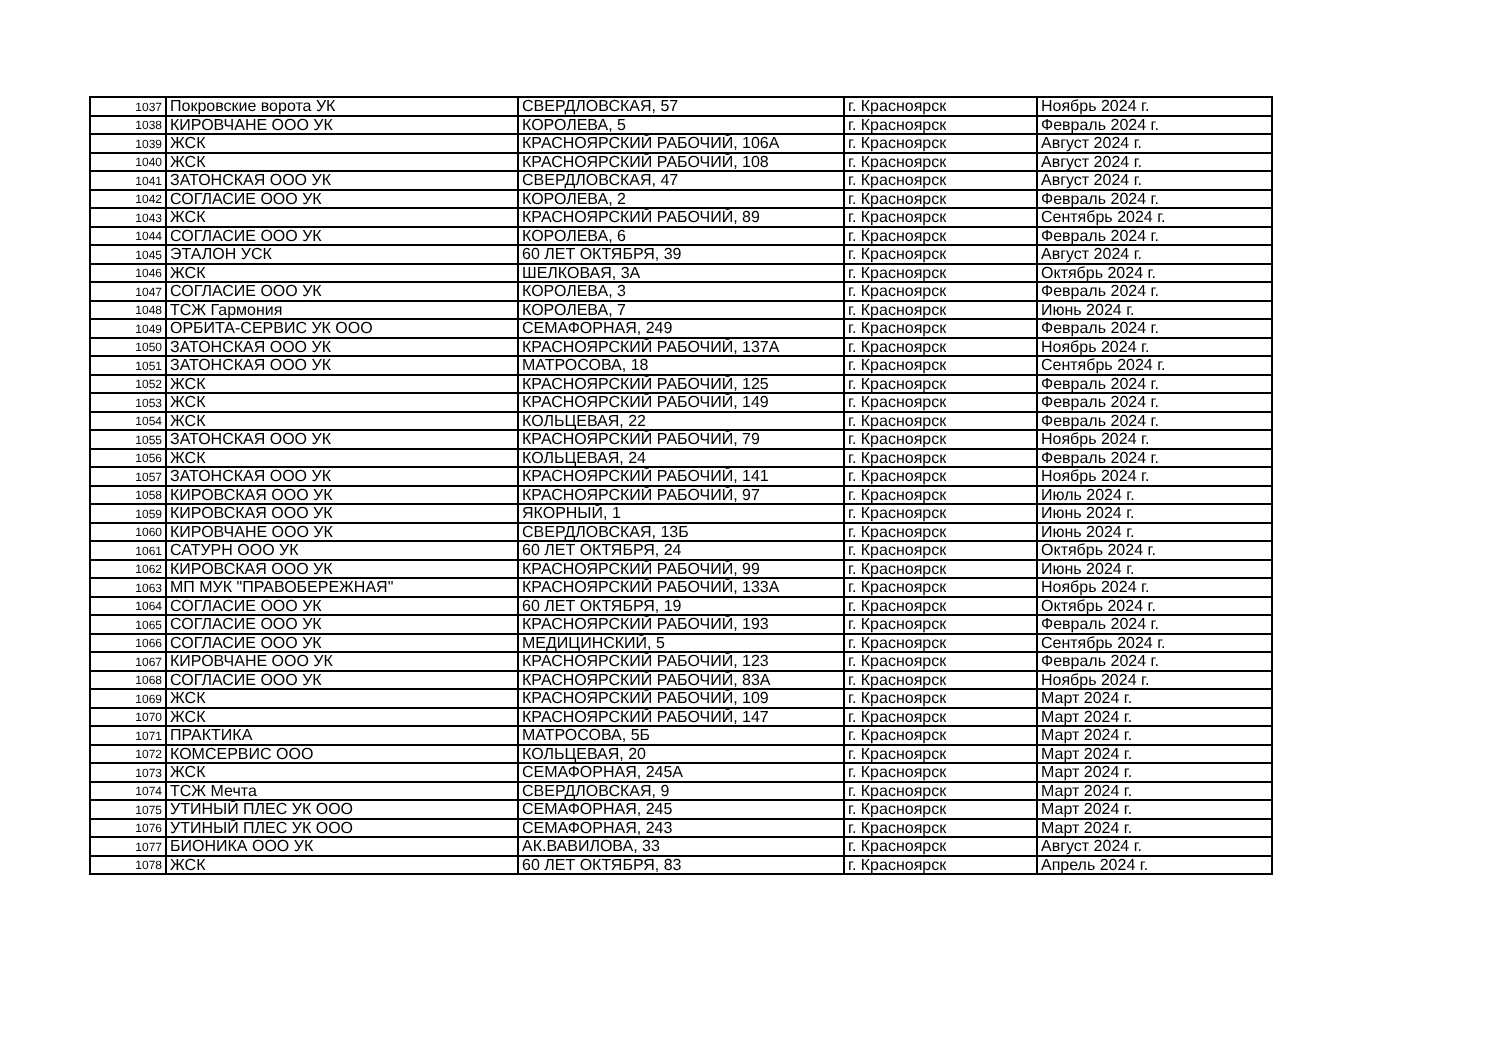| 1037 | Покровские ворота УК | СВЕРДЛОВСКАЯ, 57 | г. Красноярск | Ноябрь 2024 г. |
| 1038 | КИРОВЧАНЕ ООО УК | КОРОЛЕВА, 5 | г. Красноярск | Февраль 2024 г. |
| 1039 | ЖСК | КРАСНОЯРСКИЙ РАБОЧИЙ, 106А | г. Красноярск | Август 2024 г. |
| 1040 | ЖСК | КРАСНОЯРСКИЙ РАБОЧИЙ, 108 | г. Красноярск | Август 2024 г. |
| 1041 | ЗАТОНСКАЯ ООО УК | СВЕРДЛОВСКАЯ, 47 | г. Красноярск | Август 2024 г. |
| 1042 | СОГЛАСИЕ ООО УК | КОРОЛЕВА, 2 | г. Красноярск | Февраль 2024 г. |
| 1043 | ЖСК | КРАСНОЯРСКИЙ РАБОЧИЙ, 89 | г. Красноярск | Сентябрь 2024 г. |
| 1044 | СОГЛАСИЕ ООО УК | КОРОЛЕВА, 6 | г. Красноярск | Февраль 2024 г. |
| 1045 | ЭТАЛОН УСК | 60 ЛЕТ ОКТЯБРЯ, 39 | г. Красноярск | Август 2024 г. |
| 1046 | ЖСК | ШЕЛКОВАЯ, 3А | г. Красноярск | Октябрь 2024 г. |
| 1047 | СОГЛАСИЕ ООО УК | КОРОЛЕВА, 3 | г. Красноярск | Февраль 2024 г. |
| 1048 | ТСЖ Гармония | КОРОЛЕВА, 7 | г. Красноярск | Июнь 2024 г. |
| 1049 | ОРБИТА-СЕРВИС УК ООО | СЕМАФОРНАЯ, 249 | г. Красноярск | Февраль 2024 г. |
| 1050 | ЗАТОНСКАЯ ООО УК | КРАСНОЯРСКИЙ РАБОЧИЙ, 137А | г. Красноярск | Ноябрь 2024 г. |
| 1051 | ЗАТОНСКАЯ ООО УК | МАТРОСОВА, 18 | г. Красноярск | Сентябрь 2024 г. |
| 1052 | ЖСК | КРАСНОЯРСКИЙ РАБОЧИЙ, 125 | г. Красноярск | Февраль 2024 г. |
| 1053 | ЖСК | КРАСНОЯРСКИЙ РАБОЧИЙ, 149 | г. Красноярск | Февраль 2024 г. |
| 1054 | ЖСК | КОЛЬЦЕВАЯ, 22 | г. Красноярск | Февраль 2024 г. |
| 1055 | ЗАТОНСКАЯ ООО УК | КРАСНОЯРСКИЙ РАБОЧИЙ, 79 | г. Красноярск | Ноябрь 2024 г. |
| 1056 | ЖСК | КОЛЬЦЕВАЯ, 24 | г. Красноярск | Февраль 2024 г. |
| 1057 | ЗАТОНСКАЯ ООО УК | КРАСНОЯРСКИЙ РАБОЧИЙ, 141 | г. Красноярск | Ноябрь 2024 г. |
| 1058 | КИРОВСКАЯ ООО УК | КРАСНОЯРСКИЙ РАБОЧИЙ, 97 | г. Красноярск | Июль 2024 г. |
| 1059 | КИРОВСКАЯ ООО УК | ЯКОРНЫЙ, 1 | г. Красноярск | Июнь 2024 г. |
| 1060 | КИРОВЧАНЕ ООО УК | СВЕРДЛОВСКАЯ, 13Б | г. Красноярск | Июнь 2024 г. |
| 1061 | САТУРН ООО УК | 60 ЛЕТ ОКТЯБРЯ, 24 | г. Красноярск | Октябрь 2024 г. |
| 1062 | КИРОВСКАЯ ООО УК | КРАСНОЯРСКИЙ РАБОЧИЙ, 99 | г. Красноярск | Июнь 2024 г. |
| 1063 | МП МУК "ПРАВОБЕРЕЖНАЯ" | КРАСНОЯРСКИЙ РАБОЧИЙ, 133А | г. Красноярск | Ноябрь 2024 г. |
| 1064 | СОГЛАСИЕ ООО УК | 60 ЛЕТ ОКТЯБРЯ, 19 | г. Красноярск | Октябрь 2024 г. |
| 1065 | СОГЛАСИЕ ООО УК | КРАСНОЯРСКИЙ РАБОЧИЙ, 193 | г. Красноярск | Февраль 2024 г. |
| 1066 | СОГЛАСИЕ ООО УК | МЕДИЦИНСКИЙ, 5 | г. Красноярск | Сентябрь 2024 г. |
| 1067 | КИРОВЧАНЕ ООО УК | КРАСНОЯРСКИЙ РАБОЧИЙ, 123 | г. Красноярск | Февраль 2024 г. |
| 1068 | СОГЛАСИЕ ООО УК | КРАСНОЯРСКИЙ РАБОЧИЙ, 83А | г. Красноярск | Ноябрь 2024 г. |
| 1069 | ЖСК | КРАСНОЯРСКИЙ РАБОЧИЙ, 109 | г. Красноярск | Март 2024 г. |
| 1070 | ЖСК | КРАСНОЯРСКИЙ РАБОЧИЙ, 147 | г. Красноярск | Март 2024 г. |
| 1071 | ПРАКТИКА | МАТРОСОВА, 5Б | г. Красноярск | Март 2024 г. |
| 1072 | КОМСЕРВИС ООО | КОЛЬЦЕВАЯ, 20 | г. Красноярск | Март 2024 г. |
| 1073 | ЖСК | СЕМАФОРНАЯ, 245А | г. Красноярск | Март 2024 г. |
| 1074 | ТСЖ Мечта | СВЕРДЛОВСКАЯ, 9 | г. Красноярск | Март 2024 г. |
| 1075 | УТИНЫЙ ПЛЕС УК ООО | СЕМАФОРНАЯ, 245 | г. Красноярск | Март 2024 г. |
| 1076 | УТИНЫЙ ПЛЕС УК ООО | СЕМАФОРНАЯ, 243 | г. Красноярск | Март 2024 г. |
| 1077 | БИОНИКА ООО УК | АК.ВАВИЛОВА, 33 | г. Красноярск | Август 2024 г. |
| 1078 | ЖСК | 60 ЛЕТ ОКТЯБРЯ, 83 | г. Красноярск | Апрель 2024 г. |